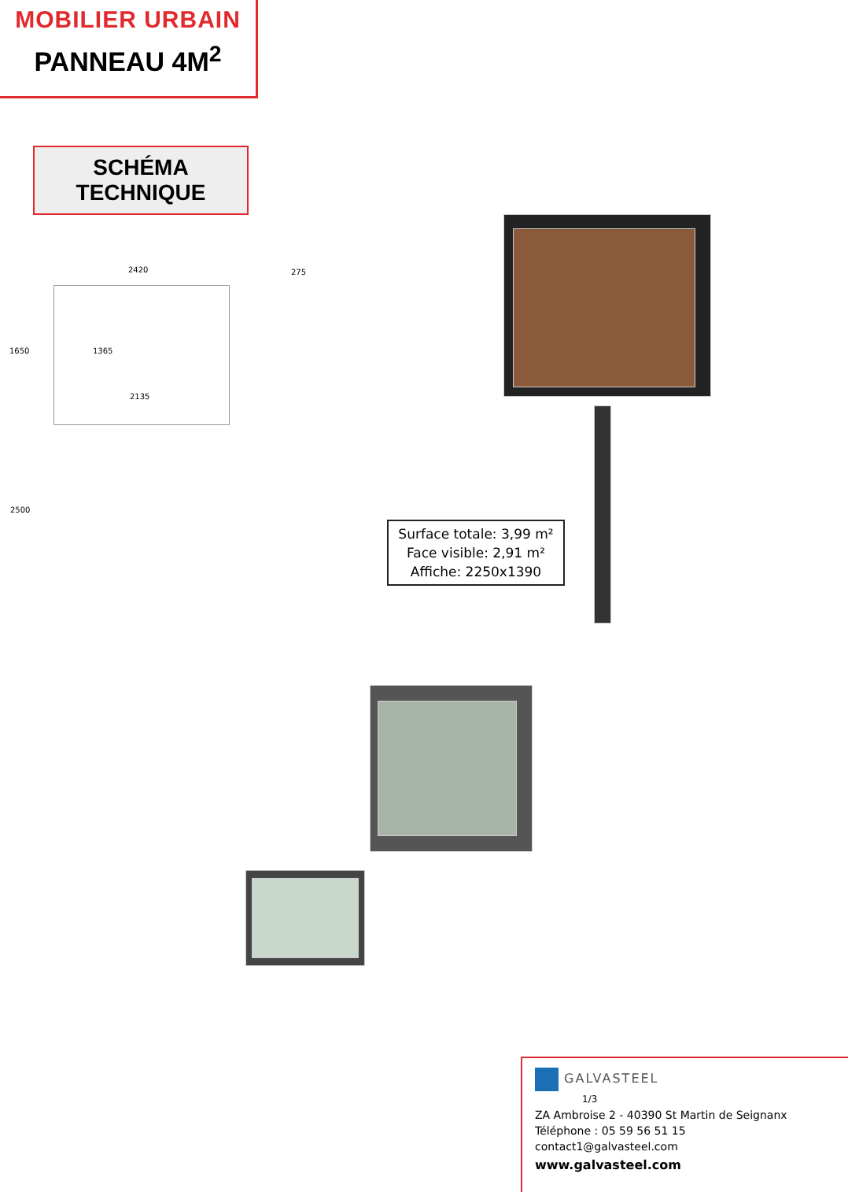MOBILIER URBAIN
PANNEAU 4M<sup>2</sup>
SCHÉMA TECHNIQUE
2420
1650 1365
2135
2500
275
Surface totale: 3,99 m²
Face visible: 2,91 m²
Affiche: 2250x1390
GALVASTEEL
1/3
ZA Ambroise 2 - 40390 St Martin de Seignanx
Téléphone : 05 59 56 51 15
contact1@galvasteel.com
www.galvasteel.com